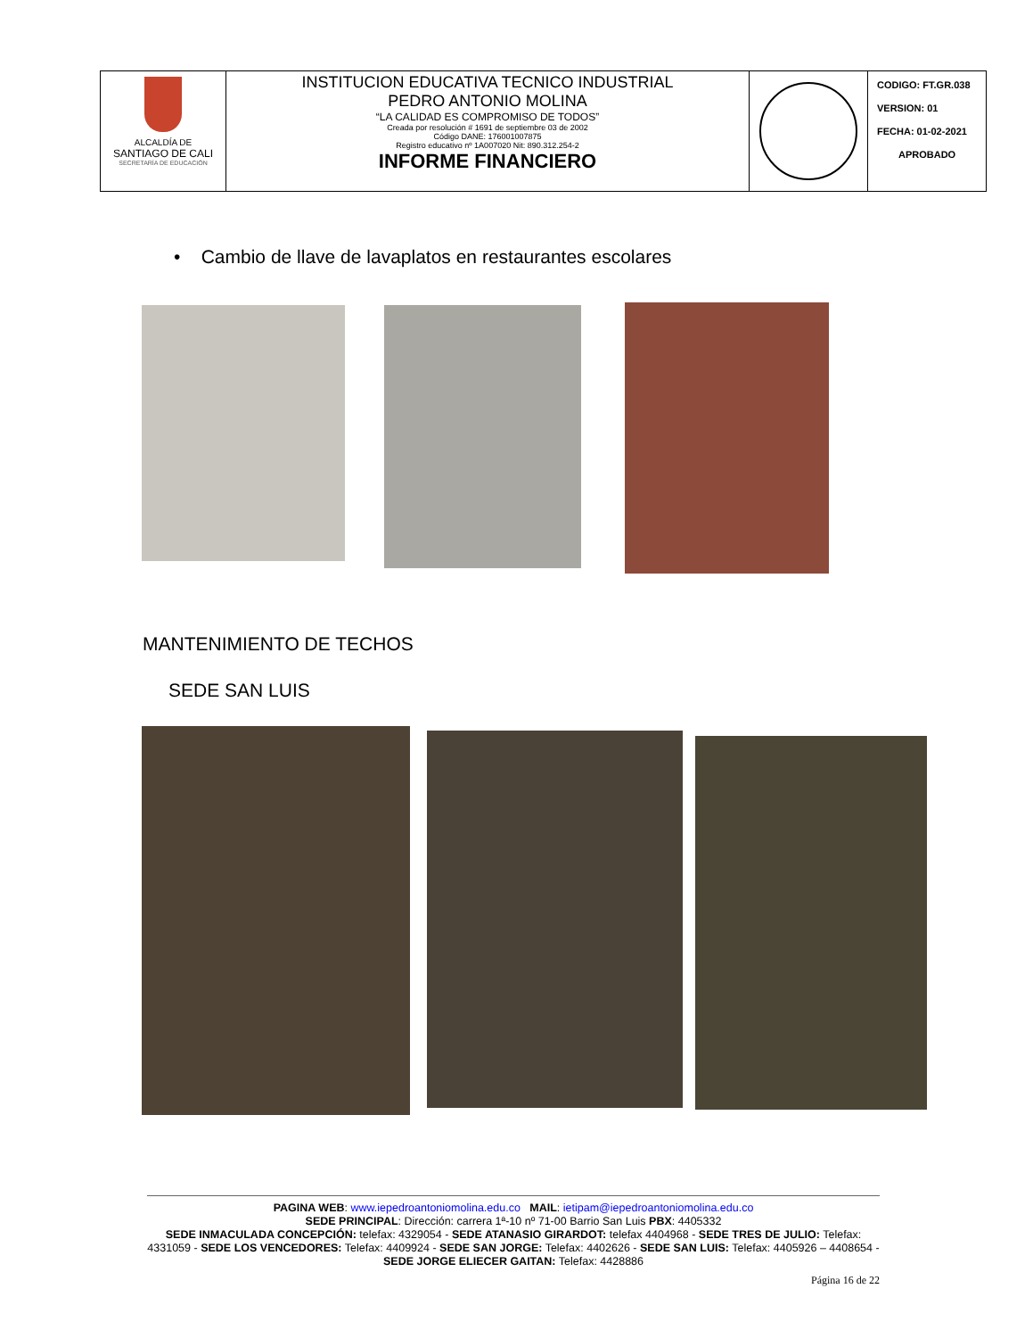| ALCALDÍA DE SANTIAGO DE CALI SECRETARÍA DE EDUCACIÓN | INSTITUCION EDUCATIVA TECNICO INDUSTRIAL PEDRO ANTONIO MOLINA “LA CALIDAD ES COMPROMISO DE TODOS” Creada por resolución # 1691 de septiembre 03 de 2002 Código DANE: 176001007875 Registro educativo nº 1A007020 Nit: 890.312.254-2 INFORME FINANCIERO | | CODIGO: FT.GR.038 VERSION: 01 FECHA: 01-02-2021 APROBADO |
• Cambio de llave de lavaplatos en restaurantes escolares
MANTENIMIENTO DE TECHOS
SEDE SAN LUIS
PAGINA WEB: www.iepedroantoniomolina.edu.co MAIL: ietipam@iepedroantoniomolina.edu.co
SEDE PRINCIPAL: Dirección: carrera 1ª-10 nº 71-00 Barrio San Luis PBX: 4405332
SEDE INMACULADA CONCEPCIÓN: telefax: 4329054 - SEDE ATANASIO GIRARDOT: telefax 4404968 - SEDE TRES DE JULIO: Telefax: 4331059 - SEDE LOS VENCEDORES: Telefax: 4409924 - SEDE SAN JORGE: Telefax: 4402626 - SEDE SAN LUIS: Telefax: 4405926 – 4408654 - SEDE JORGE ELIECER GAITAN: Telefax: 4428886
Página 16 de 22